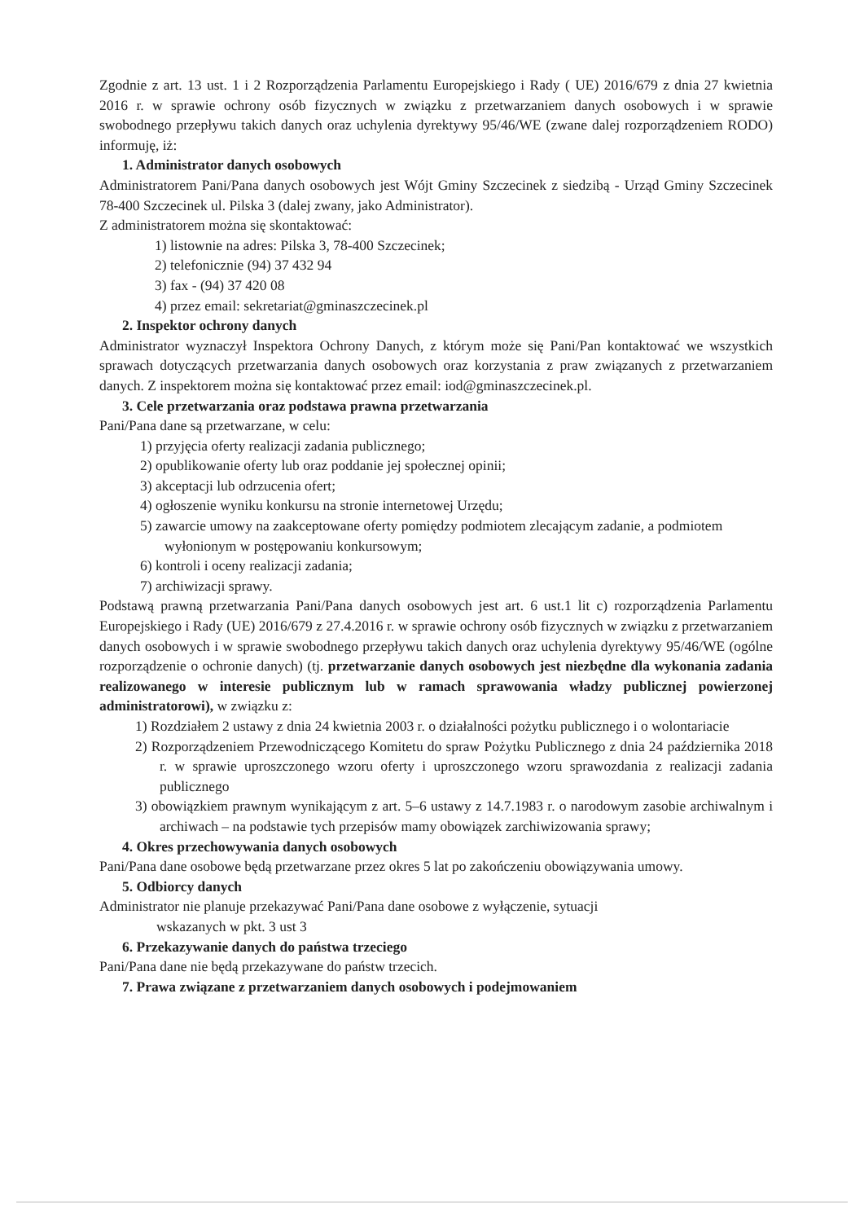Zgodnie z art. 13 ust. 1 i 2 Rozporządzenia Parlamentu Europejskiego i Rady ( UE) 2016/679 z dnia 27 kwietnia 2016 r. w sprawie ochrony osób fizycznych w związku z przetwarzaniem danych osobowych i w sprawie swobodnego przepływu takich danych oraz uchylenia dyrektywy 95/46/WE (zwane dalej rozporządzeniem RODO) informuję, iż:
1. Administrator danych osobowych
Administratorem Pani/Pana danych osobowych jest Wójt Gminy Szczecinek z siedzibą - Urząd Gminy Szczecinek 78-400 Szczecinek ul. Pilska 3 (dalej zwany, jako Administrator).
Z administratorem można się skontaktować:
1) listownie na adres: Pilska 3, 78-400 Szczecinek;
2) telefonicznie (94) 37 432 94
3) fax - (94) 37 420 08
4) przez email: sekretariat@gminaszczecinek.pl
2. Inspektor ochrony danych
Administrator wyznaczył Inspektora Ochrony Danych, z którym może się Pani/Pan kontaktować we wszystkich sprawach dotyczących przetwarzania danych osobowych oraz korzystania z praw związanych z przetwarzaniem danych. Z inspektorem można się kontaktować przez email: iod@gminaszczecinek.pl.
3. Cele przetwarzania oraz podstawa prawna przetwarzania
Pani/Pana dane są przetwarzane, w celu:
1) przyjęcia oferty realizacji zadania publicznego;
2) opublikowanie oferty lub oraz poddanie jej społecznej opinii;
3) akceptacji lub odrzucenia ofert;
4) ogłoszenie wyniku konkursu na stronie internetowej Urzędu;
5) zawarcie umowy na zaakceptowane oferty pomiędzy podmiotem zlecającym zadanie, a podmiotem wyłonionym w postępowaniu konkursowym;
6) kontroli i oceny realizacji zadania;
7) archiwizacji sprawy.
Podstawą prawną przetwarzania Pani/Pana danych osobowych jest art. 6 ust.1 lit c) rozporządzenia Parlamentu Europejskiego i Rady (UE) 2016/679 z 27.4.2016 r. w sprawie ochrony osób fizycznych w związku z przetwarzaniem danych osobowych i w sprawie swobodnego przepływu takich danych oraz uchylenia dyrektywy 95/46/WE (ogólne rozporządzenie o ochronie danych) (tj. przetwarzanie danych osobowych jest niezbędne dla wykonania zadania realizowanego w interesie publicznym lub w ramach sprawowania władzy publicznej powierzonej administratorowi), w związku z:
1) Rozdziałem 2 ustawy z dnia 24 kwietnia 2003 r. o działalności pożytku publicznego i o wolontariacie
2) Rozporządzeniem Przewodniczącego Komitetu do spraw Pożytku Publicznego z dnia 24 października 2018 r. w sprawie uproszczonego wzoru oferty i uproszczonego wzoru sprawozdania z realizacji zadania publicznego
3) obowiązkiem prawnym wynikającym z art. 5–6 ustawy z 14.7.1983 r. o narodowym zasobie archiwalnym i archiwach – na podstawie tych przepisów mamy obowiązek zarchiwizowania sprawy;
4. Okres przechowywania danych osobowych
Pani/Pana dane osobowe będą przetwarzane przez okres 5 lat po zakończeniu obowiązywania umowy.
5. Odbiorcy danych
Administrator nie planuje przekazywać Pani/Pana dane osobowe z wyłączenie, sytuacji
wskazanych w pkt. 3 ust 3
6. Przekazywanie danych do państwa trzeciego
Pani/Pana dane nie będą przekazywane do państw trzecich.
7. Prawa związane z przetwarzaniem danych osobowych i podejmowaniem